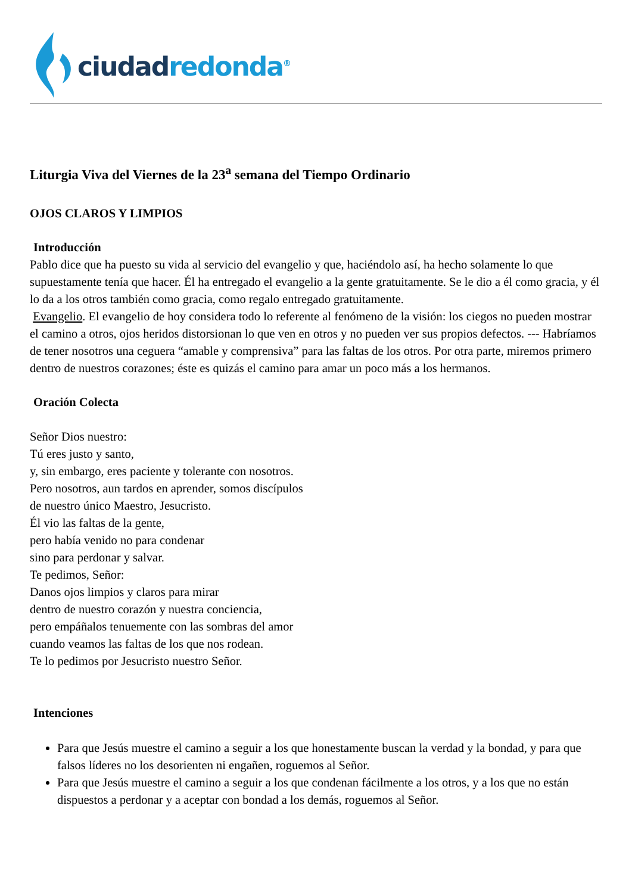ciudad redonda<sup>®</sup>
Liturgia Viva del Viernes de la 23<sup>a</sup> semana del Tiempo Ordinario
OJOS CLAROS Y LIMPIOS
Introducción
Pablo dice que ha puesto su vida al servicio del evangelio y que, haciéndolo así, ha hecho solamente lo que supuestamente tenía que hacer. Él ha entregado el evangelio a la gente gratuitamente. Se le dio a él como gracia, y él lo da a los otros también como gracia, como regalo entregado gratuitamente.
Evangelio. El evangelio de hoy considera todo lo referente al fenómeno de la visión: los ciegos no pueden mostrar el camino a otros, ojos heridos distorsionan lo que ven en otros y no pueden ver sus propios defectos. --- Habríamos de tener nosotros una ceguera “amable y comprensiva” para las faltas de los otros. Por otra parte, miremos primero dentro de nuestros corazones; éste es quizás el camino para amar un poco más a los hermanos.
Oración Colecta
Señor Dios nuestro:
Tú eres justo y santo,
y, sin embargo, eres paciente y tolerante con nosotros.
Pero nosotros, aun tardos en aprender, somos discípulos
de nuestro único Maestro, Jesucristo.
Él vio las faltas de la gente,
pero había venido no para condenar
sino para perdonar y salvar.
Te pedimos, Señor:
Danos ojos limpios y claros para mirar
dentro de nuestro corazón y nuestra conciencia,
pero empáñalos tenuemente con las sombras del amor
cuando veamos las faltas de los que nos rodean.
Te lo pedimos por Jesucristo nuestro Señor.
Intenciones
Para que Jesús muestre el camino a seguir a los que honestamente buscan la verdad y la bondad, y para que falsos líderes no los desorienten ni engañen, roguemos al Señor.
Para que Jesús muestre el camino a seguir a los que condenan fácilmente a los otros, y a los que no están dispuestos a perdonar y a aceptar con bondad a los demás, roguemos al Señor.